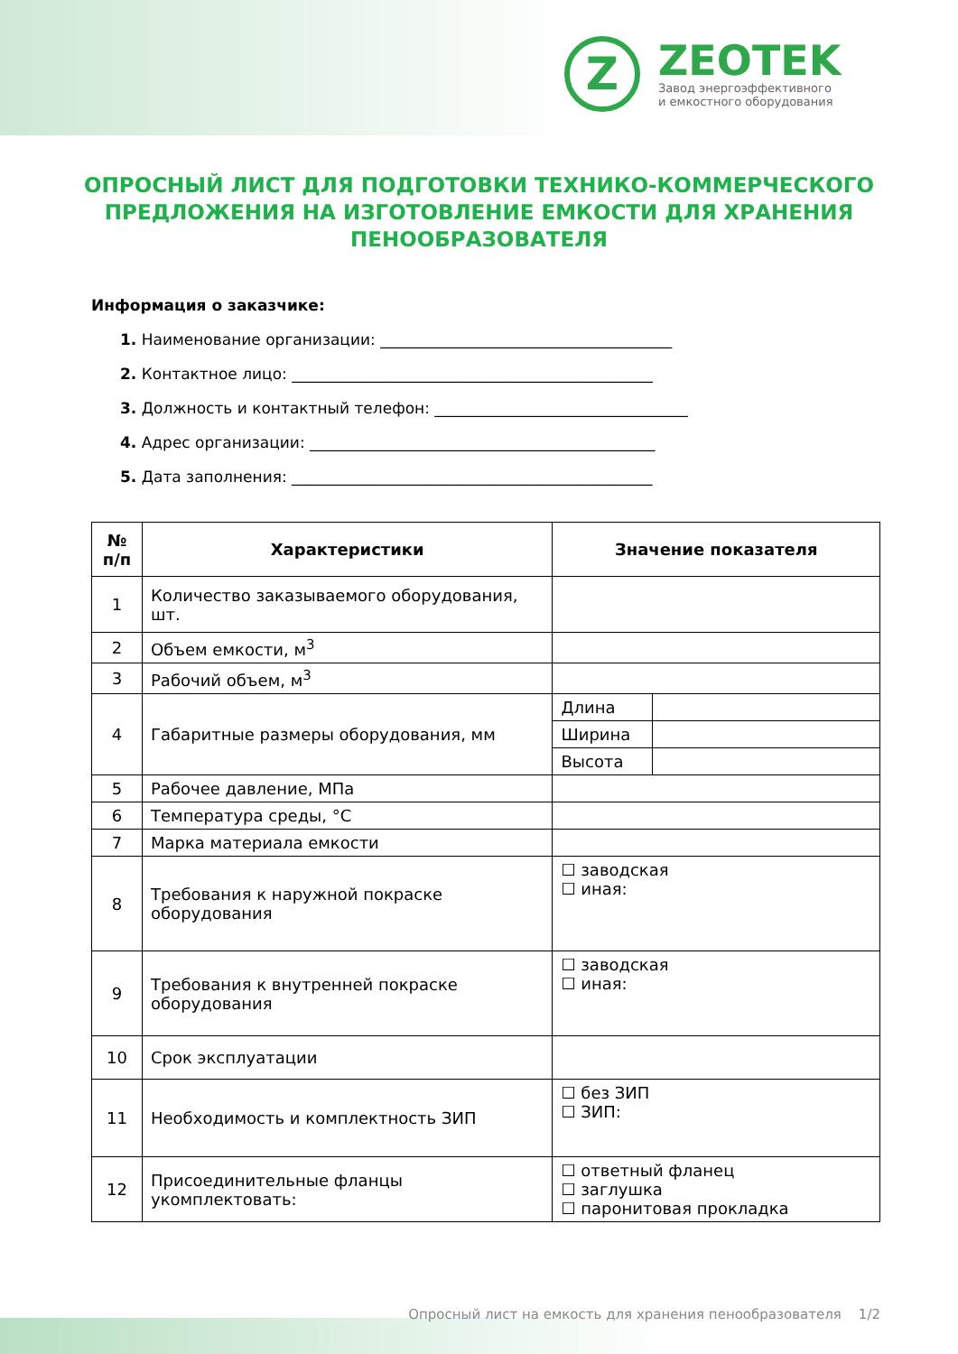Z
ZEOTEK
Завод энергоэффективного
и емкостного оборудования
ОПРОСНЫЙ ЛИСТ ДЛЯ ПОДГОТОВКИ ТЕХНИКО-КОММЕРЧЕСКОГО ПРЕДЛОЖЕНИЯ НА ИЗГОТОВЛЕНИЕ ЕМКОСТИ ДЛЯ ХРАНЕНИЯ ПЕНООБРАЗОВАТЕЛЯ
Информация о заказчике:
1. Наименование организации: ______________________________________
2. Контактное лицо: _______________________________________________
3. Должность и контактный телефон: _________________________________
4. Адрес организации: _____________________________________________
5. Дата заполнения: _______________________________________________
| № п/п | Характеристики | Значение показателя | |
| --- | --- | --- | --- |
| 1 | Количество заказываемого оборудования, шт. | | |
| 2 | Объем емкости, м<sup>3</sup> | | |
| 3 | Рабочий объем, м<sup>3</sup> | | |
| 4 | Габаритные размеры оборудования, мм | Длина | |
| | | Ширина | |
| | | Высота | |
| 5 | Рабочее давление, МПа | | |
| 6 | Температура среды, °C | | |
| 7 | Марка материала емкости | | |
| 8 | Требования к наружной покраске оборудования | ☐ заводская ☐ иная: | |
| 9 | Требования к внутренней покраске оборудования | ☐ заводская ☐ иная: | |
| 10 | Срок эксплуатации | | |
| 11 | Необходимость и комплектность ЗИП | ☐ без ЗИП ☐ ЗИП: | |
| 12 | Присоединительные фланцы укомплектовать: | ☐ ответный фланец ☐ заглушка ☐ паронитовая прокладка | |
Опросный лист на емкость для хранения пенообразователя 1/2